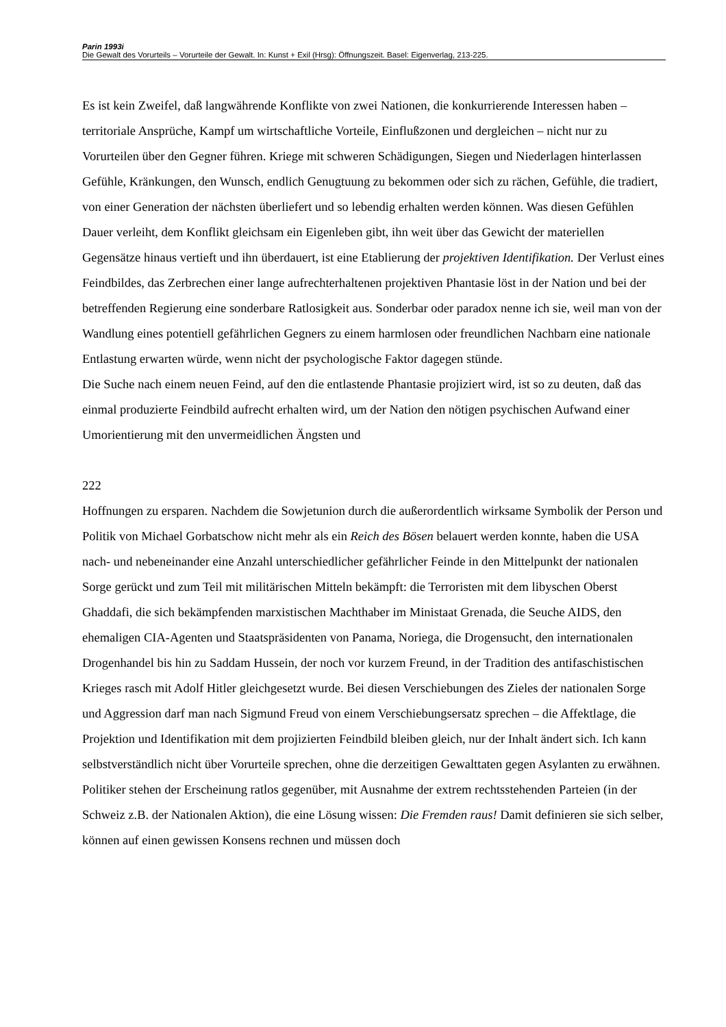Parin 1993i
Die Gewalt des Vorurteils – Vorurteile der Gewalt. In: Kunst + Exil (Hrsg): Öffnungszeit. Basel: Eigenverlag, 213-225.
Es ist kein Zweifel, daß langwährende Konflikte von zwei Nationen, die konkurrierende Interessen haben – territoriale Ansprüche, Kampf um wirtschaftliche Vorteile, Einflußzonen und dergleichen – nicht nur zu Vorurteilen über den Gegner führen. Kriege mit schweren Schädigungen, Siegen und Niederlagen hinterlassen Gefühle, Kränkungen, den Wunsch, endlich Genugtuung zu bekommen oder sich zu rächen, Gefühle, die tradiert, von einer Generation der nächsten überliefert und so lebendig erhalten werden können. Was diesen Gefühlen Dauer verleiht, dem Konflikt gleichsam ein Eigenleben gibt, ihn weit über das Gewicht der materiellen Gegensätze hinaus vertieft und ihn überdauert, ist eine Etablierung der projektiven Identifikation. Der Verlust eines Feindbildes, das Zerbrechen einer lange aufrechterhaltenen projektiven Phantasie löst in der Nation und bei der betreffenden Regierung eine sonderbare Ratlosigkeit aus. Sonderbar oder paradox nenne ich sie, weil man von der Wandlung eines potentiell gefährlichen Gegners zu einem harmlosen oder freundlichen Nachbarn eine nationale Entlastung erwarten würde, wenn nicht der psychologische Faktor dagegen stünde.
Die Suche nach einem neuen Feind, auf den die entlastende Phantasie projiziert wird, ist so zu deuten, daß das einmal produzierte Feindbild aufrecht erhalten wird, um der Nation den nötigen psychischen Aufwand einer Umorientierung mit den unvermeidlichen Ängsten und
222
Hoffnungen zu ersparen. Nachdem die Sowjetunion durch die außerordentlich wirksame Symbolik der Person und Politik von Michael Gorbatschow nicht mehr als ein Reich des Bösen belauert werden konnte, haben die USA nach- und nebeneinander eine Anzahl unterschiedlicher gefährlicher Feinde in den Mittelpunkt der nationalen Sorge gerückt und zum Teil mit militärischen Mitteln bekämpft: die Terroristen mit dem libyschen Oberst Ghaddafi, die sich bekämpfenden marxistischen Machthaber im Ministaat Grenada, die Seuche AIDS, den ehemaligen CIA-Agenten und Staatspräsidenten von Panama, Noriega, die Drogensucht, den internationalen Drogenhandel bis hin zu Saddam Hussein, der noch vor kurzem Freund, in der Tradition des antifaschistischen Krieges rasch mit Adolf Hitler gleichgesetzt wurde. Bei diesen Verschiebungen des Zieles der nationalen Sorge und Aggression darf man nach Sigmund Freud von einem Verschiebungsersatz sprechen – die Affektlage, die Projektion und Identifikation mit dem projizierten Feindbild bleiben gleich, nur der Inhalt ändert sich. Ich kann selbstverständlich nicht über Vorurteile sprechen, ohne die derzeitigen Gewalttaten gegen Asylanten zu erwähnen. Politiker stehen der Erscheinung ratlos gegenüber, mit Ausnahme der extrem rechtsstehenden Parteien (in der Schweiz z.B. der Nationalen Aktion), die eine Lösung wissen: Die Fremden raus! Damit definieren sie sich selber, können auf einen gewissen Konsens rechnen und müssen doch